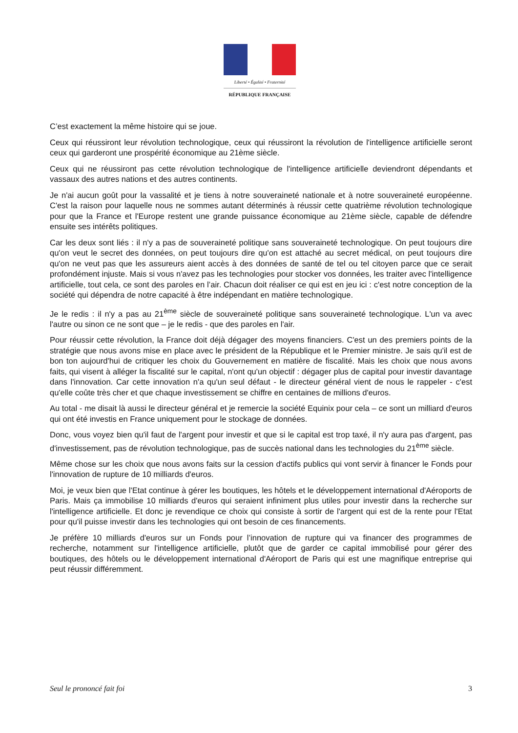Liberté • Égalité • Fraternité
RÉPUBLIQUE FRANÇAISE
C’est exactement la même histoire qui se joue.
Ceux qui réussiront leur révolution technologique, ceux qui réussiront la révolution de l'intelligence artificielle seront ceux qui garderont une prospérité économique au 21ème siècle.
Ceux qui ne réussiront pas cette révolution technologique de l'intelligence artificielle deviendront dépendants et vassaux des autres nations et des autres continents.
Je n'ai aucun goût pour la vassalité et je tiens à notre souveraineté nationale et à notre souveraineté européenne. C'est la raison pour laquelle nous ne sommes autant déterminés à réussir cette quatrième révolution technologique pour que la France et l'Europe restent une grande puissance économique au 21ème siècle, capable de défendre ensuite ses intérêts politiques.
Car les deux sont liés : il n'y a pas de souveraineté politique sans souveraineté technologique. On peut toujours dire qu'on veut le secret des données, on peut toujours dire qu'on est attaché au secret médical, on peut toujours dire qu'on ne veut pas que les assureurs aient accès à des données de santé de tel ou tel citoyen parce que ce serait profondément injuste. Mais si vous n'avez pas les technologies pour stocker vos données, les traiter avec l'intelligence artificielle, tout cela, ce sont des paroles en l’air. Chacun doit réaliser ce qui est en jeu ici : c'est notre conception de la société qui dépendra de notre capacité à être indépendant en matière technologique.
Je le redis : il n'y a pas au 21<sup>ème</sup> siècle de souveraineté politique sans souveraineté technologique. L'un va avec l'autre ou sinon ce ne sont que – je le redis - que des paroles en l'air.
Pour réussir cette révolution, la France doit déjà dégager des moyens financiers. C'est un des premiers points de la stratégie que nous avons mise en place avec le président de la République et le Premier ministre. Je sais qu'il est de bon ton aujourd'hui de critiquer les choix du Gouvernement en matière de fiscalité. Mais les choix que nous avons faits, qui visent à alléger la fiscalité sur le capital, n'ont qu'un objectif : dégager plus de capital pour investir davantage dans l'innovation. Car cette innovation n'a qu'un seul défaut - le directeur général vient de nous le rappeler - c'est qu'elle coûte très cher et que chaque investissement se chiffre en centaines de millions d'euros.
Au total - me disait là aussi le directeur général et je remercie la société Equinix pour cela – ce sont un milliard d'euros qui ont été investis en France uniquement pour le stockage de données.
Donc, vous voyez bien qu'il faut de l'argent pour investir et que si le capital est trop taxé, il n'y aura pas d'argent, pas d'investissement, pas de révolution technologique, pas de succès national dans les technologies du 21<sup>ème</sup> siècle.
Même chose sur les choix que nous avons faits sur la cession d'actifs publics qui vont servir à financer le Fonds pour l'innovation de rupture de 10 milliards d'euros.
Moi, je veux bien que l'Etat continue à gérer les boutiques, les hôtels et le développement international d'Aéroports de Paris. Mais ça immobilise 10 milliards d'euros qui seraient infiniment plus utiles pour investir dans la recherche sur l'intelligence artificielle. Et donc je revendique ce choix qui consiste à sortir de l'argent qui est de la rente pour l'Etat pour qu'il puisse investir dans les technologies qui ont besoin de ces financements.
Je préfère 10 milliards d'euros sur un Fonds pour l’innovation de rupture qui va financer des programmes de recherche, notamment sur l'intelligence artificielle, plutôt que de garder ce capital immobilisé pour gérer des boutiques, des hôtels ou le développement international d'Aéroport de Paris qui est une magnifique entreprise qui peut réussir différemment.
Seul le prononcé fait foi 3